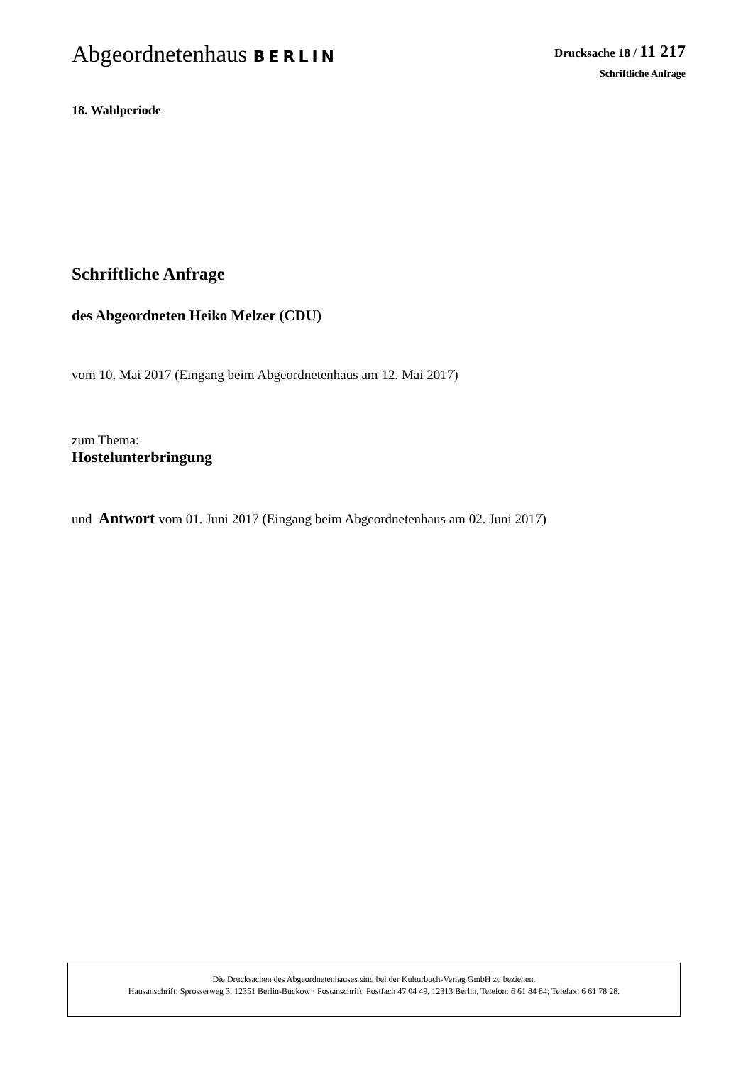Abgeordnetenhaus BERLIN
Drucksache 18 / 11 217
Schriftliche Anfrage
18. Wahlperiode
Schriftliche Anfrage
des Abgeordneten Heiko Melzer (CDU)
vom 10. Mai 2017 (Eingang beim Abgeordnetenhaus am 12. Mai 2017)
zum Thema:
Hostelunterbringung
und Antwort vom 01. Juni 2017 (Eingang beim Abgeordnetenhaus am 02. Juni 2017)
Die Drucksachen des Abgeordnetenhauses sind bei der Kulturbuch-Verlag GmbH zu beziehen.
Hausanschrift: Sprosserweg 3, 12351 Berlin-Buckow · Postanschrift: Postfach 47 04 49, 12313 Berlin, Telefon: 6 61 84 84; Telefax: 6 61 78 28.